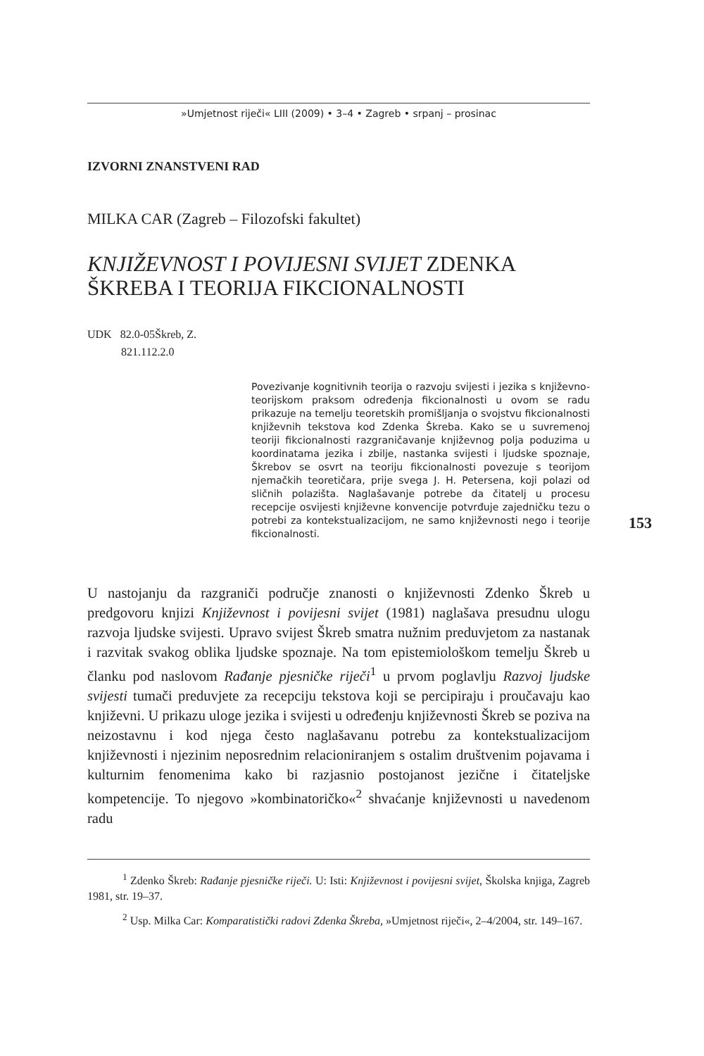»Umjetnost riječi« LIII (2009) • 3–4 • Zagreb • srpanj – prosinac
IZVORNI ZNANSTVENI RAD
MILKA CAR (Zagreb – Filozofski fakultet)
KNJIŽEVNOST I POVIJESNI SVIJET ZDENKA
ŠKREBA I TEORIJA FIKCIONALNOSTI
UDK 82.0-05Škreb, Z.
821.112.2.0
Povezivanje kognitivnih teorija o razvoju svijesti i jezika s književno-teorijskom praksom određenja fikcionalnosti u ovom se radu prikazuje na temelju teoretskih promišljanja o svojstvu fikcionalnosti književnih tekstova kod Zdenka Škreba. Kako se u suvremenoj teoriji fikcionalnosti razgraničavanje književnog polja poduzima u koordinatama jezika i zbilje, nastanka svijesti i ljudske spoznaje, Škrebov se osvrt na teoriju fikcionalnosti povezuje s teorijom njemačkih teoretičara, prije svega J. H. Petersena, koji polazi od sličnih polazišta. Naglašavanje potrebe da čitatelj u procesu recepcije osvijesti književne konvencije potvrđuje zajedničku tezu o potrebi za kontekstualizacijom, ne samo književnosti nego i teorije fikcionalnosti.
153
U nastojanju da razgraniči područje znanosti o književnosti Zdenko Škreb u predgovoru knjizi Književnost i povijesni svijet (1981) naglašava presudnu ulogu razvoja ljudske svijesti. Upravo svijest Škreb smatra nužnim preduvjetom za nastanak i razvitak svakog oblika ljudske spoznaje. Na tom epistemiološkom temelju Škreb u članku pod naslovom Rađanje pjesničke riječi<sup>1</sup> u prvom poglavlju Razvoj ljudske svijesti tumači preduvjete za recepciju tekstova koji se percipiraju i proučavaju kao književni. U prikazu uloge jezika i svijesti u određenju književnosti Škreb se poziva na neizostavnu i kod njega često naglašavanu potrebu za kontekstualizacijom književnosti i njezinim neposrednim relacioniranjem s ostalim društvenim pojavama i kulturnim fenomenima kako bi razjasnio postojanost jezične i čitateljske kompetencije. To njegovo »kombinatoričko«<sup>2</sup> shvaćanje književnosti u navedenom radu
<sup>1</sup> Zdenko Škreb: Rađanje pjesničke riječi. U: Isti: Književnost i povijesni svijet, Školska knjiga, Zagreb 1981, str. 19–37.
<sup>2</sup> Usp. Milka Car: Komparatistički radovi Zdenka Škreba, »Umjetnost riječi«, 2–4/2004, str. 149–167.